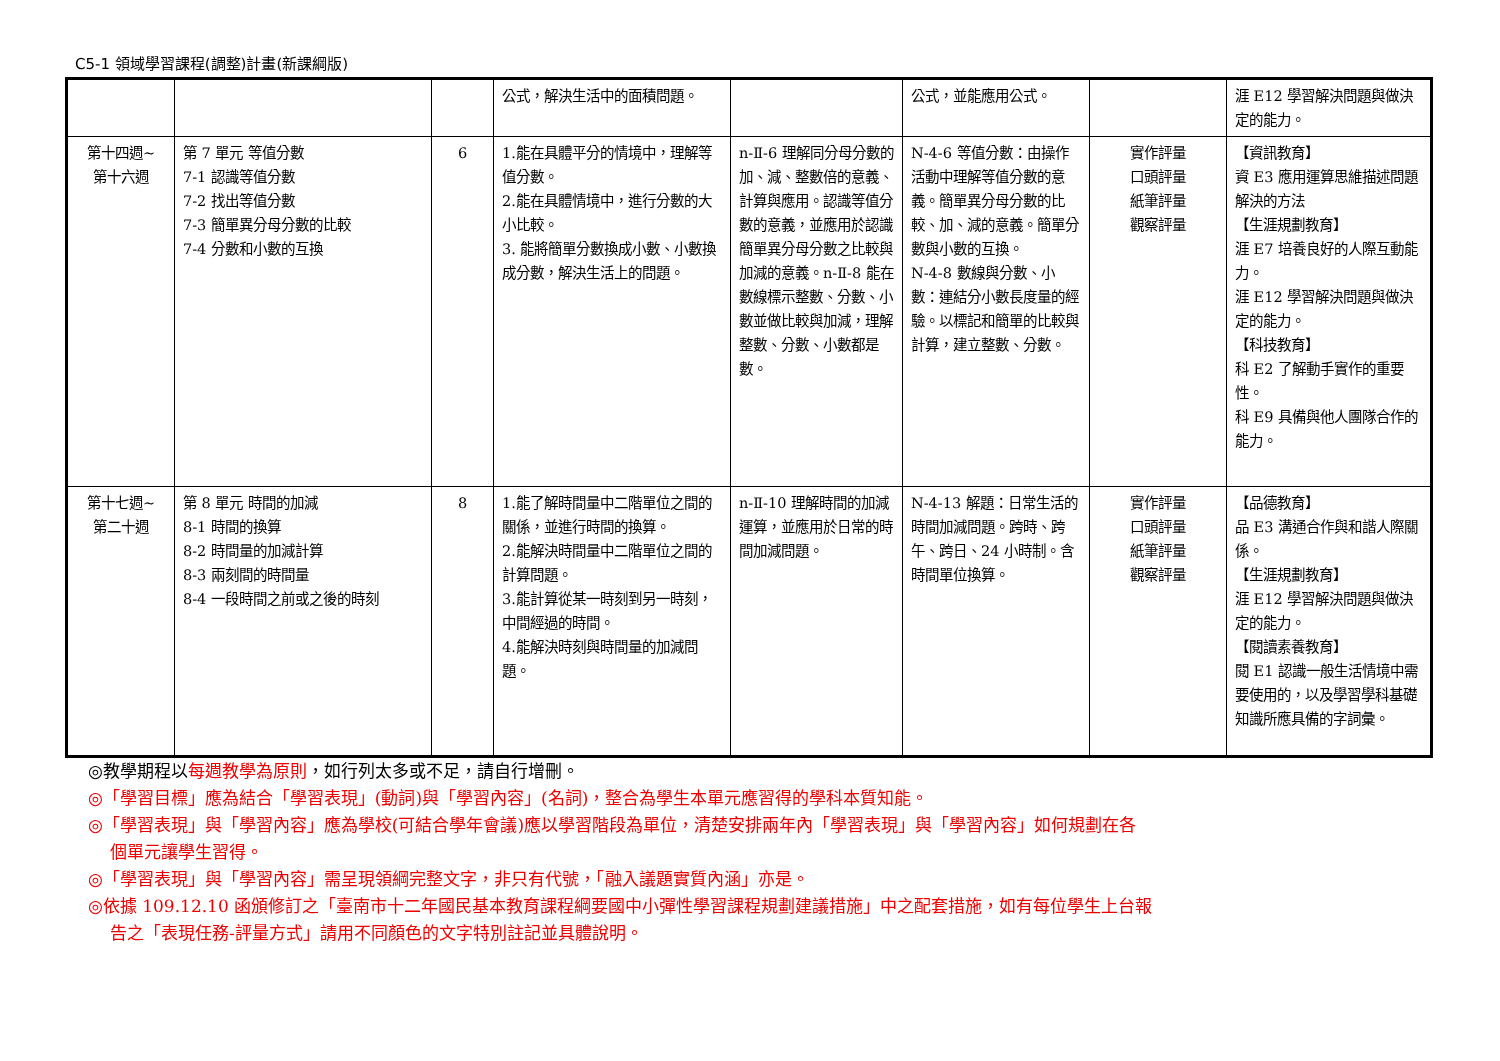C5-1 領域學習課程(調整)計畫(新課綱版)
| | | | 公式，解決生活中的面積問題。 | | 公式，並能應用公式。 | | 涯 E12 學習解決問題與做決定的能力。 |
| 第十四週~ 第十六週 | 第 7 單元 等值分數 7-1 認識等值分數 7-2 找出等值分數 7-3 簡單異分母分數的比較 7-4 分數和小數的互換 | 6 | 1.能在具體平分的情境中，理解等值分數。 2.能在具體情境中，進行分數的大小比較。 3. 能將簡單分數換成小數、小數換成分數，解決生活上的問題。 | n-Ⅱ-6 理解同分母分數的加、減、整數倍的意義、計算與應用。認識等值分數的意義，並應用於認識簡單異分母分數之比較與加減的意義。n-Ⅱ-8 能在數線標示整數、分數、小數並做比較與加減，理解整數、分數、小數都是數。 | N-4-6 等值分數：由操作活動中理解等值分數的意義。簡單異分母分數的比較、加、減的意義。簡單分數與小數的互換。 N-4-8 數線與分數、小數：連結分小數長度量的經驗。以標記和簡單的比較與計算，建立整數、分數。 | 實作評量 口頭評量 紙筆評量 觀察評量 | 【資訊教育】 資 E3 應用運算思維描述問題解決的方法 【生涯規劃教育】 涯 E7 培養良好的人際互動能力。 涯 E12 學習解決問題與做決定的能力。 【科技教育】 科 E2 了解動手實作的重要性。 科 E9 具備與他人團隊合作的能力。 |
| 第十七週~ 第二十週 | 第 8 單元 時間的加減 8-1 時間的換算 8-2 時間量的加減計算 8-3 兩刻間的時間量 8-4 一段時間之前或之後的時刻 | 8 | 1.能了解時間量中二階單位之間的關係，並進行時間的換算。 2.能解決時間量中二階單位之間的計算問題。 3.能計算從某一時刻到另一時刻，中間經過的時間。 4.能解決時刻與時間量的加減問題。 | n-Ⅱ-10 理解時間的加減運算，並應用於日常的時間加減問題。 | N-4-13 解題：日常生活的時間加減問題。跨時、跨午、跨日、24 小時制。含時間單位換算。 | 實作評量 口頭評量 紙筆評量 觀察評量 | 【品德教育】 品 E3 溝通合作與和諧人際關係。 【生涯規劃教育】 涯 E12 學習解決問題與做決定的能力。 【閱讀素養教育】 閱 E1 認識一般生活情境中需要使用的，以及學習學科基礎知識所應具備的字詞彙。 |
◎教學期程以每週教學為原則，如行列太多或不足，請自行增刪。
◎「學習目標」應為結合「學習表現」(動詞)與「學習內容」(名詞)，整合為學生本單元應習得的學科本質知能。
◎「學習表現」與「學習內容」應為學校(可結合學年會議)應以學習階段為單位，清楚安排兩年內「學習表現」與「學習內容」如何規劃在各
個單元讓學生習得。
◎「學習表現」與「學習內容」需呈現領綱完整文字，非只有代號，「融入議題實質內涵」亦是。
◎依據 109.12.10 函頒修訂之「臺南市十二年國民基本教育課程綱要國中小彈性學習課程規劃建議措施」中之配套措施，如有每位學生上台報
告之「表現任務-評量方式」請用不同顏色的文字特別註記並具體說明。